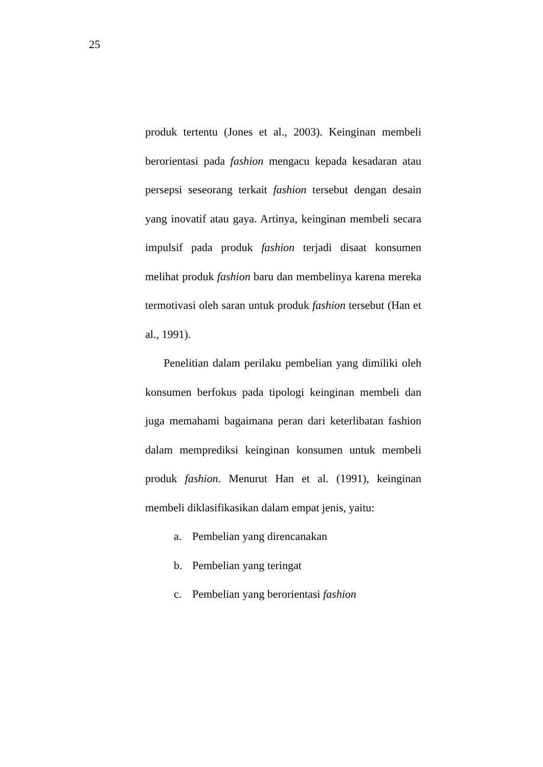25
produk tertentu (Jones et al., 2003). Keinginan membeli berorientasi pada fashion mengacu kepada kesadaran atau persepsi seseorang terkait fashion tersebut dengan desain yang inovatif atau gaya. Artinya, keinginan membeli secara impulsif pada produk fashion terjadi disaat konsumen melihat produk fashion baru dan membelinya karena mereka termotivasi oleh saran untuk produk fashion tersebut (Han et al., 1991).
Penelitian dalam perilaku pembelian yang dimiliki oleh konsumen berfokus pada tipologi keinginan membeli dan juga memahami bagaimana peran dari keterlibatan fashion dalam memprediksi keinginan konsumen untuk membeli produk fashion. Menurut Han et al. (1991), keinginan membeli diklasifikasikan dalam empat jenis, yaitu:
a. Pembelian yang direncanakan
b. Pembelian yang teringat
c. Pembelian yang berorientasi fashion